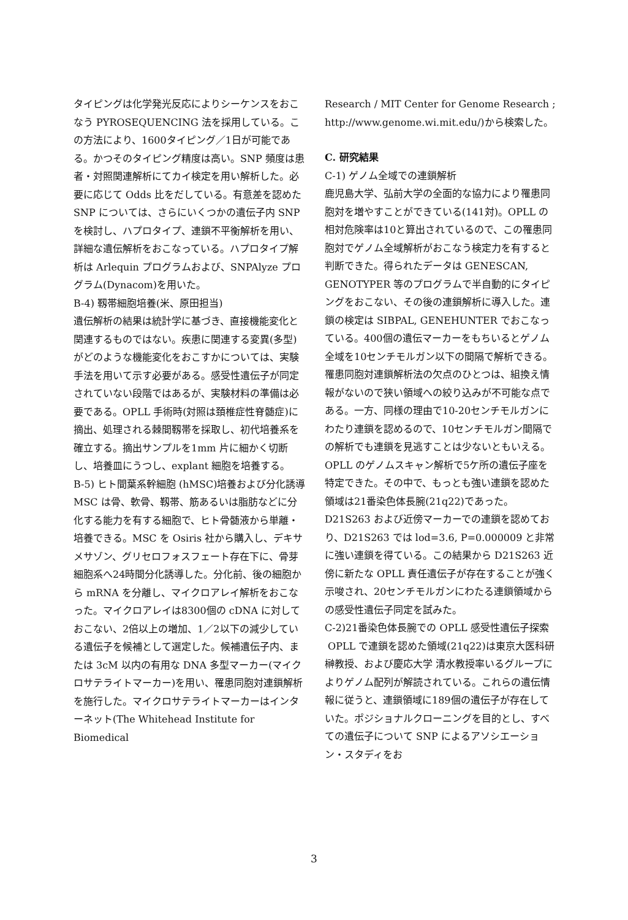タイピングは化学発光反応によりシーケンスをおこなう PYROSEQUENCING 法を採用している。この方法により、1600タイピング／1日が可能である。かつそのタイピング精度は高い。SNP 頻度は患者・対照関連解析にてカイ検定を用い解析した。必要に応じて Odds 比をだしている。有意差を認めた SNP については、さらにいくつかの遺伝子内 SNP を検討し、ハプロタイプ、連鎖不平衡解析を用い、詳細な遺伝解析をおこなっている。ハプロタイプ解析は Arlequin プログラムおよび、SNPAlyze プログラム(Dynacom)を用いた。
B-4) 靱帯細胞培養(米、原田担当)
遺伝解析の結果は統計学に基づき、直接機能変化と関連するものではない。疾患に関連する変異(多型)がどのような機能変化をおこすかについては、実験手法を用いて示す必要がある。感受性遺伝子が同定されていない段階ではあるが、実験材料の準備は必要である。OPLL 手術時(対照は頚椎症性脊髄症)に摘出、処理される棘間靱帯を採取し、初代培養系を確立する。摘出サンプルを1mm 片に細かく切断し、培養皿にうつし、explant 細胞を培養する。
B-5) ヒト間葉系幹細胞 (hMSC)培養および分化誘導
MSC は骨、軟骨、靱帯、筋あるいは脂肪などに分化する能力を有する細胞で、ヒト骨髄液から単離・培養できる。MSC を Osiris 社から購入し、デキサメサゾン、グリセロフォスフェート存在下に、骨芽細胞系へ24時間分化誘導した。分化前、後の細胞から mRNA を分離し、マイクロアレイ解析をおこなった。マイクロアレイは8300個の cDNA に対しておこない、2倍以上の増加、1／2以下の減少している遺伝子を候補として選定した。候補遺伝子内、または 3cM 以内の有用な DNA 多型マーカー(マイクロサテライトマーカー)を用い、罹患同胞対連鎖解析を施行した。マイクロサテライトマーカーはインターネット(The Whitehead Institute for Biomedical
Research / MIT Center for Genome Research ; http://www.genome.wi.mit.edu/)から検索した。
C. 研究結果
C-1) ゲノム全域での連鎖解析
鹿児島大学、弘前大学の全面的な協力により罹患同胞対を増やすことができている(141対)。OPLL の相対危険率は10と算出されているので、この罹患同胞対でゲノム全域解析がおこなう検定力を有すると判断できた。得られたデータは GENESCAN, GENOTYPER 等のプログラムで半自動的にタイピングをおこない、その後の連鎖解析に導入した。連鎖の検定は SIBPAL, GENEHUNTER でおこなっている。400個の遺伝マーカーをもちいるとゲノム全域を10センチモルガン以下の間隔で解析できる。罹患同胞対連鎖解析法の欠点のひとつは、組換え情報がないので狭い領域への絞り込みが不可能な点である。一方、同様の理由で10-20センチモルガンにわたり連鎖を認めるので、10センチモルガン間隔での解析でも連鎖を見逃すことは少ないともいえる。OPLL のゲノムスキャン解析で5ケ所の遺伝子座を特定できた。その中で、もっとも強い連鎖を認めた領域は21番染色体長腕(21q22)であった。D21S263 および近傍マーカーでの連鎖を認めており、D21S263 では lod=3.6, P=0.000009 と非常に強い連鎖を得ている。この結果から D21S263 近傍に新たな OPLL 責任遺伝子が存在することが強く示唆され、20センチモルガンにわたる連鎖領域からの感受性遺伝子同定を試みた。
C-2)21番染色体長腕での OPLL 感受性遺伝子探索
OPLL で連鎖を認めた領域(21q22)は東京大医科研 榊教授、および慶応大学 清水教授率いるグループによりゲノム配列が解読されている。これらの遺伝情報に従うと、連鎖領域に189個の遺伝子が存在していた。ポジショナルクローニングを目的とし、すべての遺伝子について SNP によるアソシエーション・スタディをお
3